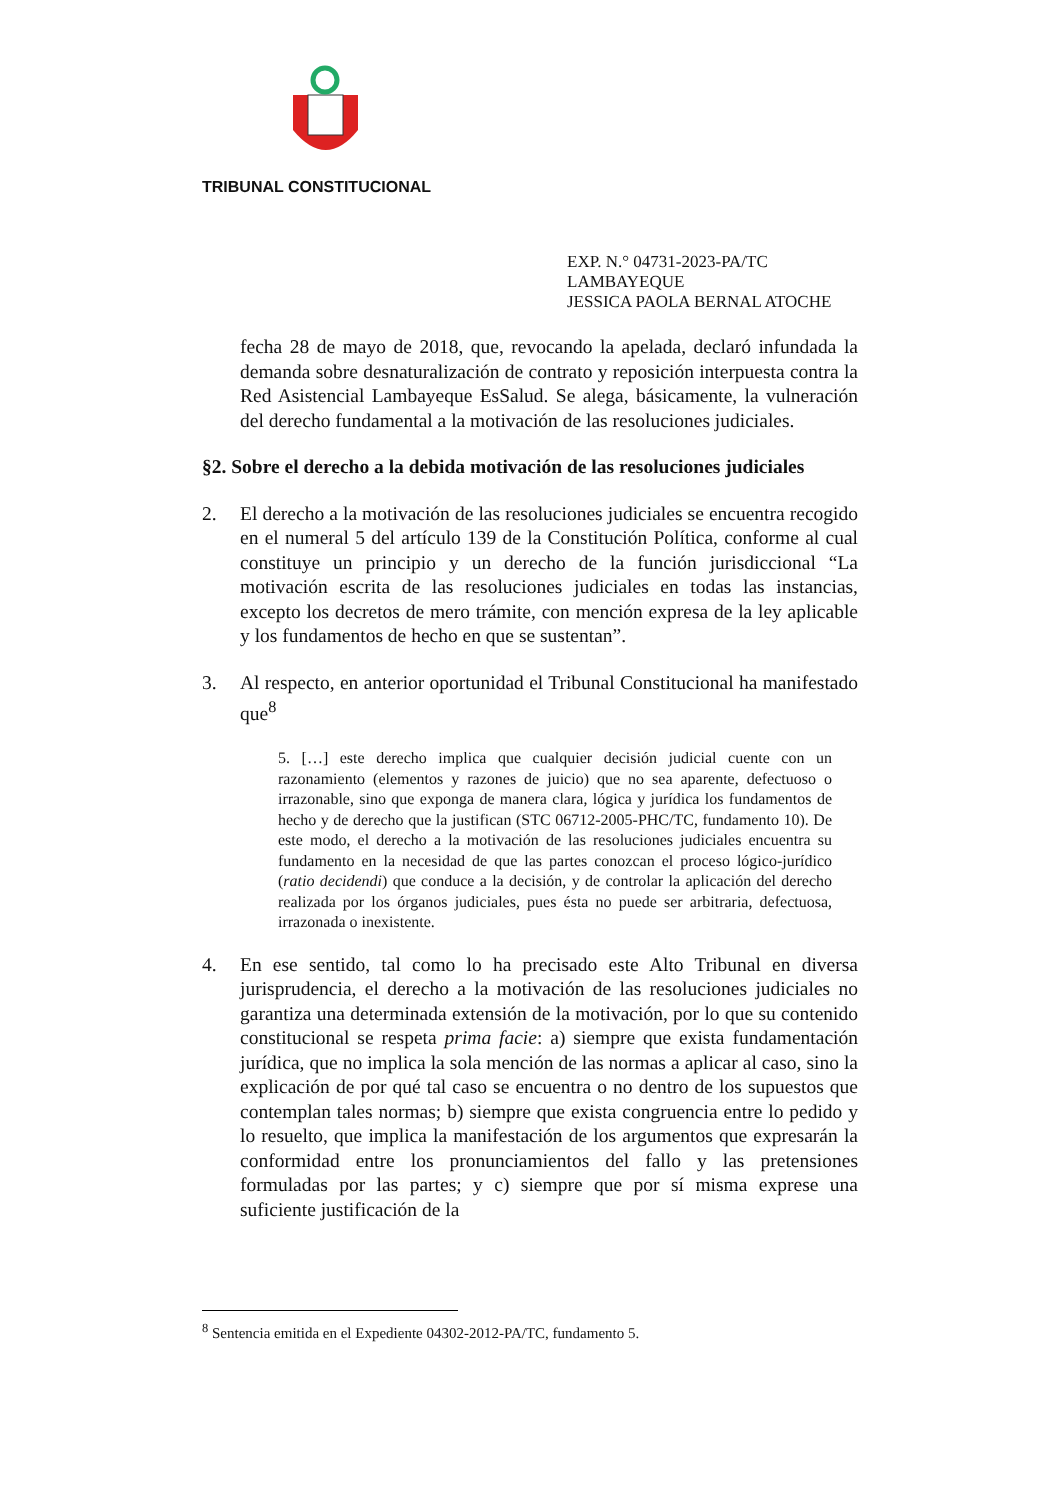TRIBUNAL CONSTITUCIONAL
EXP. N.° 04731-2023-PA/TC
LAMBAYEQUE
JESSICA PAOLA BERNAL ATOCHE
fecha 28 de mayo de 2018, que, revocando la apelada, declaró infundada la demanda sobre desnaturalización de contrato y reposición interpuesta contra la Red Asistencial Lambayeque EsSalud. Se alega, básicamente, la vulneración del derecho fundamental a la motivación de las resoluciones judiciales.
§2. Sobre el derecho a la debida motivación de las resoluciones judiciales
2. El derecho a la motivación de las resoluciones judiciales se encuentra recogido en el numeral 5 del artículo 139 de la Constitución Política, conforme al cual constituye un principio y un derecho de la función jurisdiccional “La motivación escrita de las resoluciones judiciales en todas las instancias, excepto los decretos de mero trámite, con mención expresa de la ley aplicable y los fundamentos de hecho en que se sustentan”.
3. Al respecto, en anterior oportunidad el Tribunal Constitucional ha manifestado que<sup>8</sup>
5. […] este derecho implica que cualquier decisión judicial cuente con un razonamiento (elementos y razones de juicio) que no sea aparente, defectuoso o irrazonable, sino que exponga de manera clara, lógica y jurídica los fundamentos de hecho y de derecho que la justifican (STC 06712-2005-PHC/TC, fundamento 10). De este modo, el derecho a la motivación de las resoluciones judiciales encuentra su fundamento en la necesidad de que las partes conozcan el proceso lógico-jurídico (ratio decidendi) que conduce a la decisión, y de controlar la aplicación del derecho realizada por los órganos judiciales, pues ésta no puede ser arbitraria, defectuosa, irrazonada o inexistente.
4. En ese sentido, tal como lo ha precisado este Alto Tribunal en diversa jurisprudencia, el derecho a la motivación de las resoluciones judiciales no garantiza una determinada extensión de la motivación, por lo que su contenido constitucional se respeta prima facie: a) siempre que exista fundamentación jurídica, que no implica la sola mención de las normas a aplicar al caso, sino la explicación de por qué tal caso se encuentra o no dentro de los supuestos que contemplan tales normas; b) siempre que exista congruencia entre lo pedido y lo resuelto, que implica la manifestación de los argumentos que expresarán la conformidad entre los pronunciamientos del fallo y las pretensiones formuladas por las partes; y c) siempre que por sí misma exprese una suficiente justificación de la
<sup>8</sup> Sentencia emitida en el Expediente 04302-2012-PA/TC, fundamento 5.